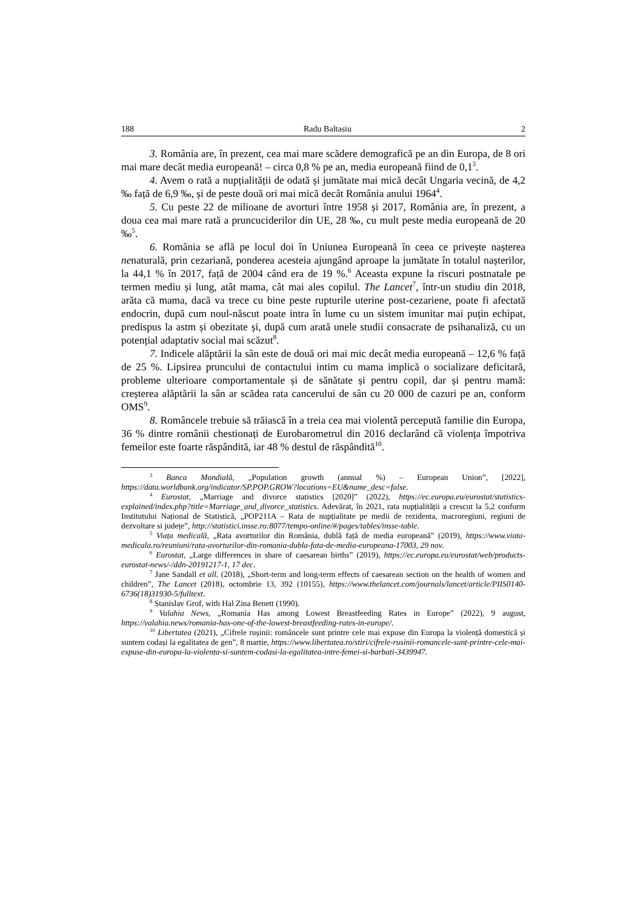188 Radu Baltasiu 2
3. România are, în prezent, cea mai mare scădere demografică pe an din Europa, de 8 ori mai mare decât media europeană! – circa 0,8 % pe an, media europeană fiind de 0,1<sup>3</sup>.
4. Avem o rată a nupțialității de odată și jumătate mai mică decât Ungaria vecină, de 4,2 ‰ față de 6,9 ‰, și de peste două ori mai mică decât România anului 1964<sup>4</sup>.
5. Cu peste 22 de milioane de avorturi între 1958 și 2017, România are, în prezent, a doua cea mai mare rată a pruncuciderilor din UE, 28 ‰, cu mult peste media europeană de 20 ‰<sup>5</sup>.
6. România se află pe locul doi în Uniunea Europeană în ceea ce privește nașterea nenaturală, prin cezariană, ponderea acesteia ajungând aproape la jumătate în totalul nașterilor, la 44,1 % în 2017, față de 2004 când era de 19 %.<sup>6</sup> Aceasta expune la riscuri postnatale pe termen mediu și lung, atât mama, cât mai ales copilul. The Lancet<sup>7</sup>, într-un studiu din 2018, arăta că mama, dacă va trece cu bine peste rupturile uterine post-cezariene, poate fi afectată endocrin, după cum noul-născut poate intra în lume cu un sistem imunitar mai puțin echipat, predispus la astm și obezitate și, după cum arată unele studii consacrate de psihanaliză, cu un potențial adaptativ social mai scăzut<sup>8</sup>.
7. Indicele alăptării la sân este de două ori mai mic decât media europeană – 12,6 % față de 25 %. Lipsirea pruncului de contactului intim cu mama implică o socializare deficitară, probleme ulterioare comportamentale și de sănătate și pentru copil, dar și pentru mamă: creșterea alăptării la sân ar scădea rata cancerului de sân cu 20 000 de cazuri pe an, conform OMS<sup>9</sup>.
8. Româncele trebuie să trăiască în a treia cea mai violentă percepută familie din Europa, 36 % dintre românii chestionați de Eurobarometrul din 2016 declarând că violența împotriva femeilor este foarte răspândită, iar 48 % destul de răspândită<sup>10</sup>.
<sup>3</sup> Banca Mondială, „Population growth (annual %) – European Union”, [2022], https://data.worldbank.org/indicator/SP.POP.GROW?locations=EU&name_desc=false.
<sup>4</sup> Eurostat, „Marriage and divorce statistics [2020]” (2022), https://ec.europa.eu/eurostat/statistics-explained/index.php?title=Marriage_and_divorce_statistics. Adevărat, în 2021, rata nupțialității a crescut la 5,2 conform Institutului Național de Statistică, „POP211A – Rata de nupțialitate pe medii de rezidenta, macroregiuni, regiuni de dezvoltare si județe”, http://statistici.insse.ro:8077/tempo-online/#/pages/tables/insse-table.
<sup>5</sup> Viața medicală, „Rata avorturilor din România, dublă față de media europeană” (2019), https://www.viata-medicala.ro/reuniuni/rata-avorturilor-din-romania-dubla-fata-de-media-europeana-17003, 29 nov.
<sup>6</sup> Eurostat, „Large differences in share of caesarean births” (2019), https://ec.europa.eu/eurostat/web/products-eurostat-news/-/ddn-20191217-1, 17 dec.
<sup>7</sup> Jane Sandall et all. (2018), „Short-term and long-term effects of caesarean section on the health of women and children”, The Lancet (2018), octombrie 13, 392 (10155), https://www.thelancet.com/journals/lancet/article/PIIS0140-6736(18)31930-5/fulltext.
<sup>8</sup> Stanislav Grof, with Hal Zina Benett (1990).
<sup>9</sup> Valahia News, „Romania Has among Lowest Breastfeeding Rates in Europe” (2022), 9 august, https://valahia.news/romania-has-one-of-the-lowest-breastfeeding-rates-in-europe/.
<sup>10</sup> Libertatea (2021), „Cifrele rușinii: româncele sunt printre cele mai expuse din Europa la violență domestică și suntem codași la egalitatea de gen”, 8 martie, https://www.libertatea.ro/stiri/cifrele-rusinii-romancele-sunt-printre-cele-mai-expuse-din-europa-la-violenta-si-suntem-codasi-la-egalitatea-intre-femei-si-barbati-3439947.